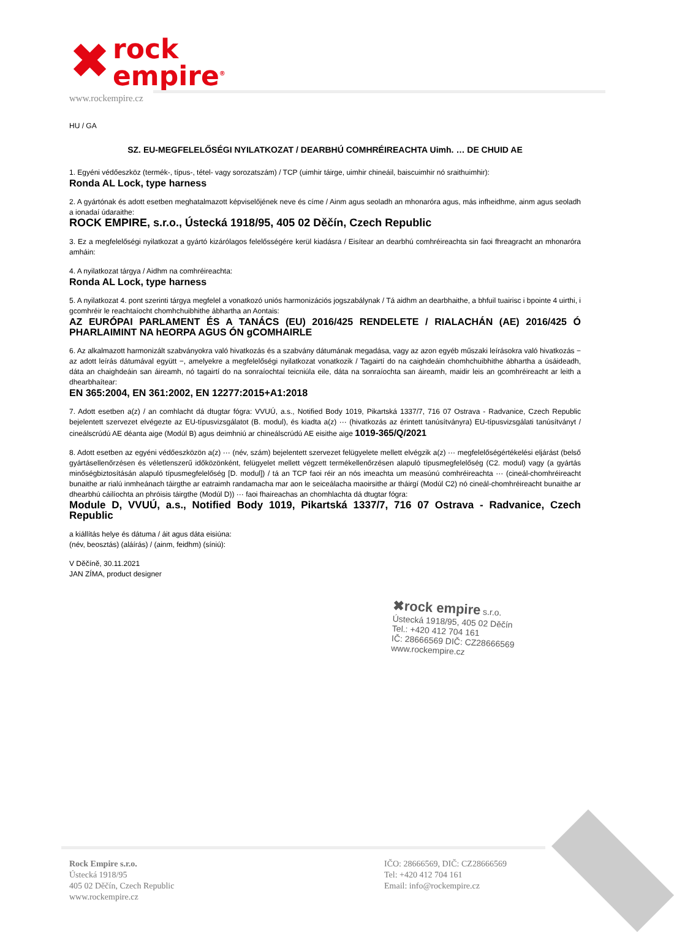✖ rock
empire<sup>®</sup>
www.rockempire.cz
HU / GA
SZ. EU-MEGFELELŐSÉGI NYILATKOZAT / DEARBHÚ COMHRÉIREACHTA Uimh. … DE CHUID AE
1. Egyéni védőeszköz (termék-, típus-, tétel- vagy sorozatszám) / TCP (uimhir táirge, uimhir chineáil, baiscuimhir nó sraithuimhir):
Ronda AL Lock, type harness
2. A gyártónak és adott esetben meghatalmazott képviselőjének neve és címe / Ainm agus seoladh an mhonaróra agus, más infheidhme, ainm agus seoladh a ionadaí údaraithe:
ROCK EMPIRE, s.r.o., Ústecká 1918/95, 405 02 Děčín, Czech Republic
3. Ez a megfelelőségi nyilatkozat a gyártó kizárólagos felelősségére kerül kiadásra / Eisítear an dearbhú comhréireachta sin faoi fhreagracht an mhonaróra amháin:
4. A nyilatkozat tárgya / Aidhm na comhréireachta:
Ronda AL Lock, type harness
5. A nyilatkozat 4. pont szerinti tárgya megfelel a vonatkozó uniós harmonizációs jogszabálynak / Tá aidhm an dearbhaithe, a bhfuil tuairisc i bpointe 4 uirthi, i gcomhréir le reachtaíocht chomhchuibhithe ábhartha an Aontais:
AZ EURÓPAI PARLAMENT ÉS A TANÁCS (EU) 2016/425 RENDELETE / RIALACHÁN (AE) 2016/425 Ó PHARLAIMINT NA hEORPA AGUS ÓN gCOMHAIRLE
6. Az alkalmazott harmonizált szabványokra való hivatkozás és a szabvány dátumának megadása, vagy az azon egyéb műszaki leírásokra való hivatkozás − az adott leírás dátumával együtt −, amelyekre a megfelelőségi nyilatkozat vonatkozik / Tagairtí do na caighdeáin chomhchuibhithe ábhartha a úsáideadh, dáta an chaighdeáin san áireamh, nó tagairtí do na sonraíochtaí teicniúla eile, dáta na sonraíochta san áireamh, maidir leis an gcomhréireacht ar leith a dhearbhaítear:
EN 365:2004, EN 361:2002, EN 12277:2015+A1:2018
7. Adott esetben a(z) / an comhlacht dá dtugtar fógra: VVUÚ, a.s., Notified Body 1019, Pikartská 1337/7, 716 07 Ostrava - Radvanice, Czech Republic bejelentett szervezet elvégezte az EU-típusvizsgálatot (B. modul), és kiadta a(z) ··· (hivatkozás az érintett tanúsítványra) EU-típusvizsgálati tanúsítványt / cineálscrúdú AE déanta aige (Modúl B) agus deimhniú ar chineálscrúdú AE eisithe aige 1019-365/Q/2021
8. Adott esetben az egyéni védőeszközön a(z) ··· (név, szám) bejelentett szervezet felügyelete mellett elvégzik a(z) ··· megfelelőségértékelési eljárást (belső gyártásellenőrzésen és véletlenszerű időközönként, felügyelet mellett végzett termékellenőrzésen alapuló típusmegfelelőség (C2. modul) vagy (a gyártás minőségbiztosításán alapuló típusmegfelelőség [D. modul]) / tá an TCP faoi réir an nós imeachta um measúnú comhréireachta ··· (cineál-chomhréireacht bunaithe ar rialú inmheánach táirgthe ar eatraimh randamacha mar aon le seiceálacha maoirsithe ar tháirgí (Modúl C2) nó cineál-chomhréireacht bunaithe ar dhearbhú cáilíochta an phróisis táirgthe (Modúl D)) ··· faoi fhaireachas an chomhlachta dá dtugtar fógra:
Module D, VVUÚ, a.s., Notified Body 1019, Pikartská 1337/7, 716 07 Ostrava - Radvanice, Czech Republic
a kiállítás helye és dátuma / áit agus dáta eisiúna:
(név, beosztás) (aláírás) / (ainm, feidhm) (síniú):
V Děčíně, 30.11.2021
JAN ZÍMA, product designer
✖rock empire s.r.o.
Ústecká 1918/95, 405 02 Děčín
Tel.: +420 412 704 161
IČ: 28666569 DIČ: CZ28666569
www.rockempire.cz
Rock Empire s.r.o.
Ústecká 1918/95
405 02 Děčín, Czech Republic
www.rockempire.cz
IČO: 28666569, DIČ: CZ28666569
Tel: +420 412 704 161
Email: info@rockempire.cz